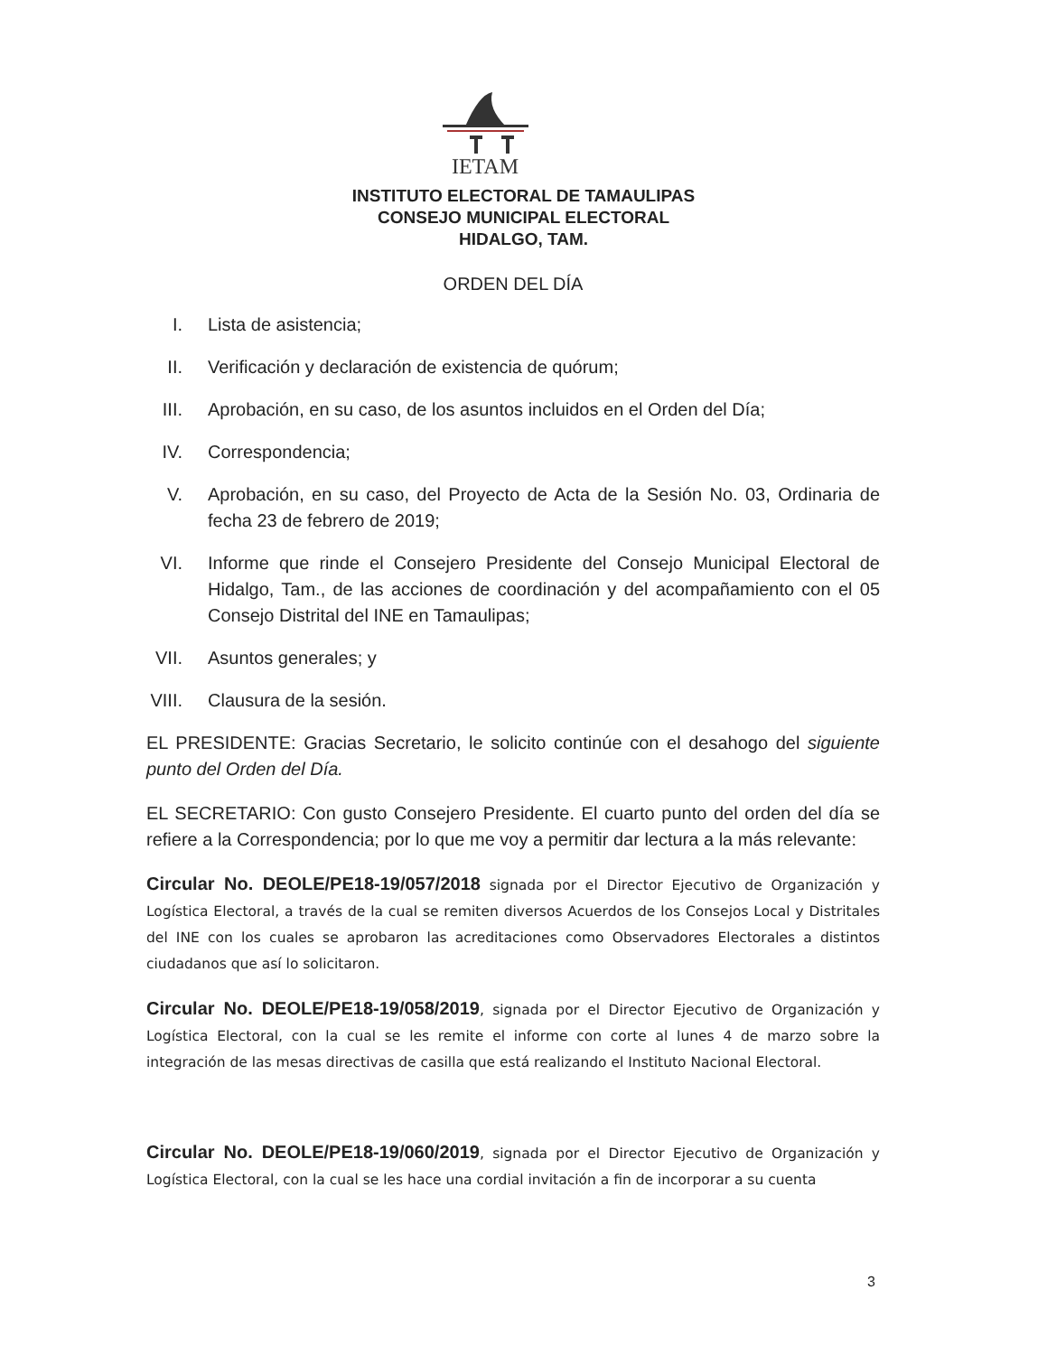IETAM
INSTITUTO ELECTORAL DE TAMAULIPAS
CONSEJO MUNICIPAL ELECTORAL
HIDALGO, TAM.
ORDEN DEL DÍA
I. Lista de asistencia;
II. Verificación y declaración de existencia de quórum;
III. Aprobación, en su caso, de los asuntos incluidos en el Orden del Día;
IV. Correspondencia;
V. Aprobación, en su caso, del Proyecto de Acta de la Sesión No. 03, Ordinaria de fecha 23 de febrero de 2019;
VI. Informe que rinde el Consejero Presidente del Consejo Municipal Electoral de Hidalgo, Tam., de las acciones de coordinación y del acompañamiento con el 05 Consejo Distrital del INE en Tamaulipas;
VII. Asuntos generales; y
VIII. Clausura de la sesión.
EL PRESIDENTE: Gracias Secretario, le solicito continúe con el desahogo del siguiente punto del Orden del Día.
EL SECRETARIO: Con gusto Consejero Presidente. El cuarto punto del orden del día se refiere a la Correspondencia; por lo que me voy a permitir dar lectura a la más relevante:
Circular No. DEOLE/PE18-19/057/2018 signada por el Director Ejecutivo de Organización y Logística Electoral, a través de la cual se remiten diversos Acuerdos de los Consejos Local y Distritales del INE con los cuales se aprobaron las acreditaciones como Observadores Electorales a distintos ciudadanos que así lo solicitaron.
Circular No. DEOLE/PE18-19/058/2019, signada por el Director Ejecutivo de Organización y Logística Electoral, con la cual se les remite el informe con corte al lunes 4 de marzo sobre la integración de las mesas directivas de casilla que está realizando el Instituto Nacional Electoral.
Circular No. DEOLE/PE18-19/060/2019, signada por el Director Ejecutivo de Organización y Logística Electoral, con la cual se les hace una cordial invitación a fin de incorporar a su cuenta
3